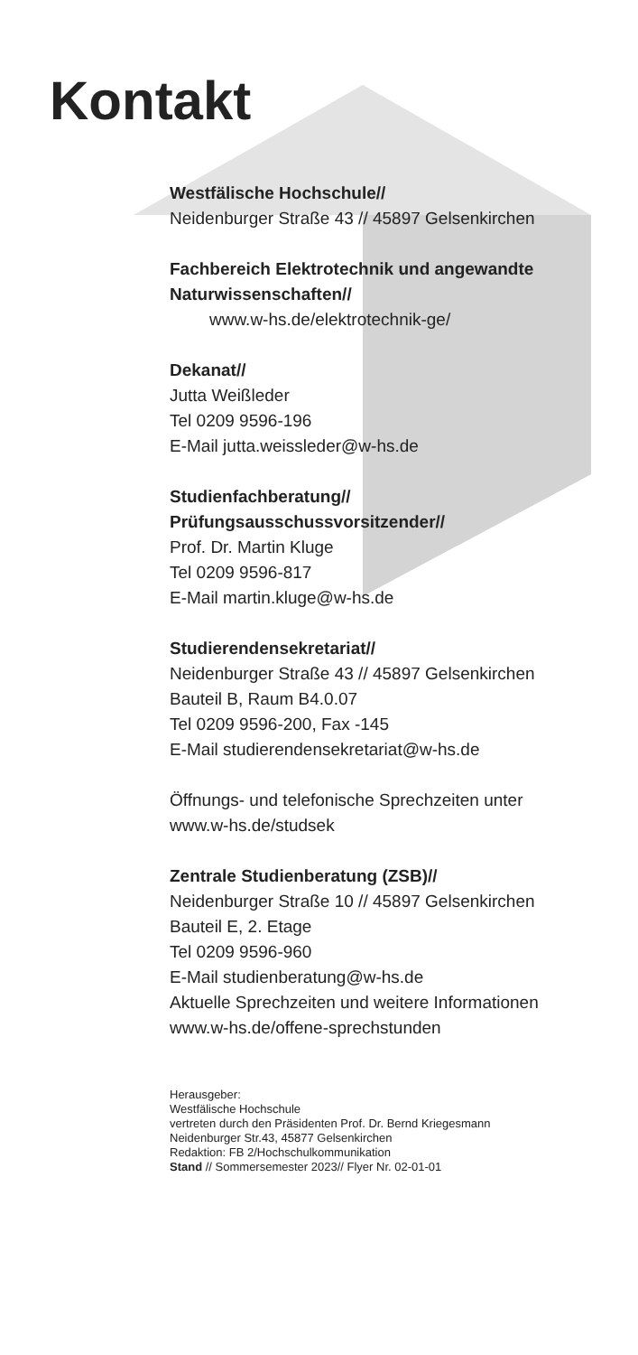Kontakt
Westfälische Hochschule//
Neidenburger Straße 43 // 45897 Gelsenkirchen
Fachbereich Elektrotechnik und angewandte Naturwissenschaften//
www.w-hs.de/elektrotechnik-ge/
Dekanat//
Jutta Weißleder
Tel 0209 9596-196
E-Mail jutta.weissleder@w-hs.de
Studienfachberatung//
Prüfungsausschussvorsitzender//
Prof. Dr. Martin Kluge
Tel 0209 9596-817
E-Mail martin.kluge@w-hs.de
Studierendensekretariat//
Neidenburger Straße 43 // 45897 Gelsenkirchen
Bauteil B, Raum B4.0.07
Tel 0209 9596-200, Fax -145
E-Mail studierendensekretariat@w-hs.de
Öffnungs- und telefonische Sprechzeiten unter
www.w-hs.de/studsek
Zentrale Studienberatung (ZSB)//
Neidenburger Straße 10 // 45897 Gelsenkirchen
Bauteil E, 2. Etage
Tel 0209 9596-960
E-Mail studienberatung@w-hs.de
Aktuelle Sprechzeiten und weitere Informationen
www.w-hs.de/offene-sprechstunden
Herausgeber:
Westfälische Hochschule
vertreten durch den Präsidenten Prof. Dr. Bernd Kriegesmann
Neidenburger Str.43, 45877 Gelsenkirchen
Redaktion: FB 2/Hochschulkommunikation
Stand // Sommersemester 2023// Flyer Nr. 02-01-01